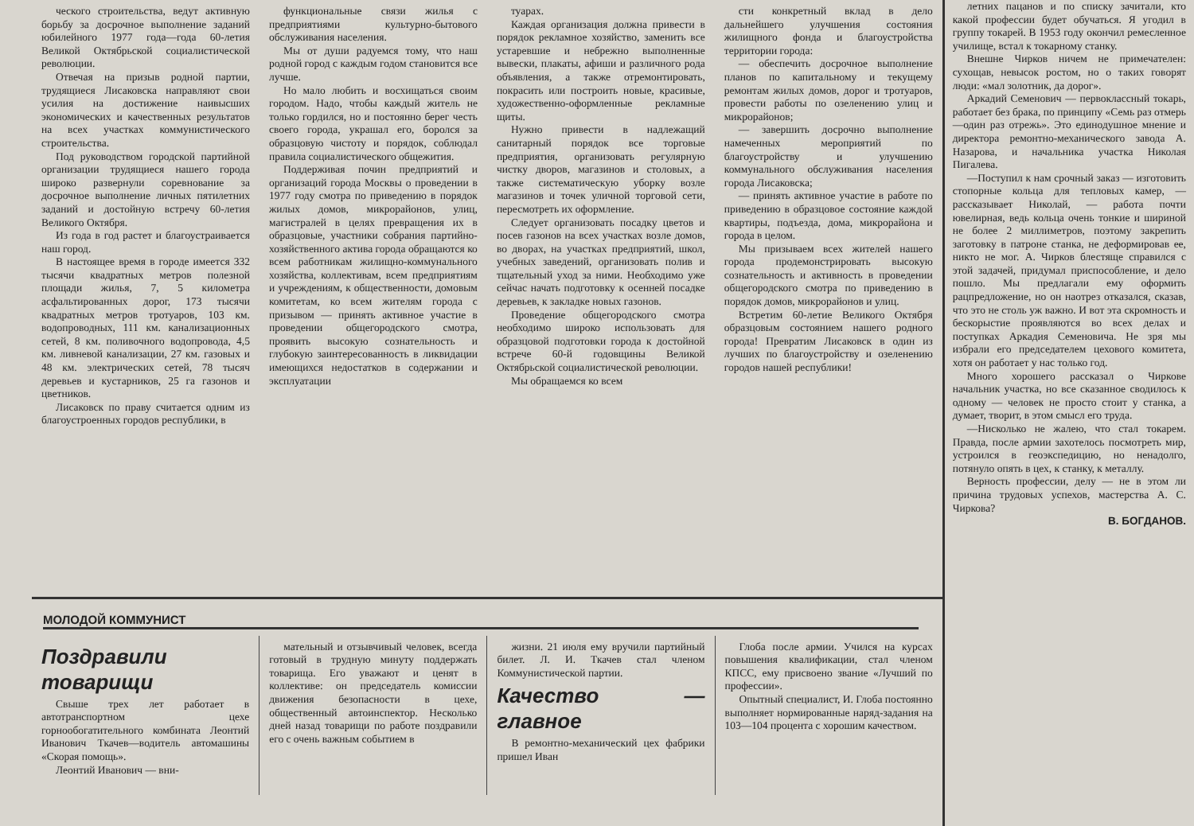ческого строительства, ведут активную борьбу за досрочное выполнение заданий юбилейного 1977 года—года 60-летия Великой Октябрьской социалистической революции.
Отвечая на призыв родной партии, трудящиеся Лисаковска направляют свои усилия на достижение наивысших экономических и качественных результатов на всех участках коммунистического строительства.
Под руководством городской партийной организации трудящиеся нашего города широко развернули соревнование за досрочное выполнение личных пятилетних заданий и достойную встречу 60-летия Великого Октября.
Из года в год растет и благоустраивается наш город.
В настоящее время в городе имеется 332 тысячи квадратных метров полезной площади жилья, 7, 5 километра асфальтированных дорог, 173 тысячи квадратных метров тротуаров, 103 км. водопроводных, 111 км. канализационных сетей, 8 км. поливочного водопровода, 4,5 км. ливневой канализации, 27 км. газовых и 48 км. электрических сетей, 78 тысяч деревьев и кустарников, 25 га газонов и цветников.
Лисаковск по праву считается одним из благоустроенных городов республики, в
функциональные связи жилья с предприятиями культурно-бытового обслуживания населения.
Мы от души радуемся тому, что наш родной город с каждым годом становится все лучше.
Но мало любить и восхищаться своим городом. Надо, чтобы каждый житель не только гордился, но и постоянно берег честь своего города, украшал его, боролся за образцовую чистоту и порядок, соблюдал правила социалистического общежития.
Поддерживая почин предприятий и организаций города Москвы о проведении в 1977 году смотра по приведению в порядок жилых домов, микрорайонов, улиц, магистралей в целях превращения их в образцовые, участники собрания партийно-хозяйственного актива города обращаются ко всем работникам жилищно-коммунального хозяйства, коллективам, всем предприятиям и учреждениям, к общественности, домовым комитетам, ко всем жителям города с призывом — принять активное участие в проведении общегородского смотра, проявить высокую сознательность и глубокую заинтересованность в ликвидации имеющихся недостатков в содержании и эксплуатации
туарах.
Каждая организация должна привести в порядок рекламное хозяйство, заменить все устаревшие и небрежно выполненные вывески, плакаты, афиши и различного рода объявления, а также отремонтировать, покрасить или построить новые, красивые, художественно-оформленные рекламные щиты.
Нужно привести в надлежащий санитарный порядок все торговые предприятия, организовать регулярную чистку дворов, магазинов и столовых, а также систематическую уборку возле магазинов и точек уличной торговой сети, пересмотреть их оформление.
Следует организовать посадку цветов и посев газонов на всех участках возле домов, во дворах, на участках предприятий, школ, учебных заведений, организовать полив и тщательный уход за ними. Необходимо уже сейчас начать подготовку к осенней посадке деревьев, к закладке новых газонов.
Проведение общегородского смотра необходимо широко использовать для образцовой подготовки города к достойной встрече 60-й годовщины Великой Октябрьской социалистической революции.
Мы обращаемся ко всем
сти конкретный вклад в дело дальнейшего улучшения состояния жилищного фонда и благоустройства территории города:
— обеспечить досрочное выполнение планов по капитальному и текущему ремонтам жилых домов, дорог и тротуаров, провести работы по озеленению улиц и микрорайонов;
— завершить досрочно выполнение намеченных мероприятий по благоустройству и улучшению коммунального обслуживания населения города Лисаковска;
— принять активное участие в работе по приведению в образцовое состояние каждой квартиры, подъезда, дома, микрорайона и города в целом.
Мы призываем всех жителей нашего города продемонстрировать высокую сознательность и активность в проведении общегородского смотра по приведению в порядок домов, микрорайонов и улиц.
Встретим 60-летие Великого Октября образцовым состоянием нашего родного города! Превратим Лисаковск в один из лучших по благоустройству и озеленению городов нашей республики!
МОЛОДОЙ КОММУНИСТ
Поздравили товарищи
Свыше трех лет работает в автотранспортном цехе горнообогатительного комбината Леонтий Иванович Ткачев—водитель автомашины «Скорая помощь».
Леонтий Иванович — вни-
мательный и отзывчивый человек, всегда готовый в трудную минуту поддержать товарища. Его уважают и ценят в коллективе: он председатель комиссии движения безопасности в цехе, общественный автоинспектор. Несколько дней назад товарищи по работе поздравили его с очень важным событием в
жизни. 21 июля ему вручили партийный билет. Л. И. Ткачев стал членом Коммунистической партии.
Качество — главное
В ремонтно-механический цех фабрики пришел Иван
Глоба после армии. Учился на курсах повышения квалификации, стал членом КПСС, ему присвоено звание «Лучший по профессии».
Опытный специалист, И. Глоба постоянно выполняет нормированные наряд-задания на 103—104 процента с хорошим качеством.
летних пацанов и по списку зачитали, кто какой профессии будет обучаться. Я угодил в группу токарей. В 1953 году окончил ремесленное училище, встал к токарному станку.
Внешне Чирков ничем не примечателен: сухощав, невысок ростом, но о таких говорят люди: «мал золотник, да дорог».
Аркадий Семенович — первоклассный токарь, работает без брака, по принципу «Семь раз отмерь—один раз отрежь». Это единодушное мнение и директора ремонтно-механического завода А. Назарова, и начальника участка Николая Пигалева.
—Поступил к нам срочный заказ — изготовить стопорные кольца для тепловых камер, — рассказывает Николай, — работа почти ювелирная, ведь кольца очень тонкие и шириной не более 2 миллиметров, поэтому закрепить заготовку в патроне станка, не деформировав ее, никто не мог. А. Чирков блестяще справился с этой задачей, придумал приспособление, и дело пошло. Мы предлагали ему оформить рацпредложение, но он наотрез отказался, сказав, что это не столь уж важно. И вот эта скромность и бескорыстие проявляются во всех делах и поступках Аркадия Семеновича. Не зря мы избрали его председателем цехового комитета, хотя он работает у нас только год.
Много хорошего рассказал о Чиркове начальник участка, но все сказанное сводилось к одному — человек не просто стоит у станка, а думает, творит, в этом смысл его труда.
—Нисколько не жалею, что стал токарем. Правда, после армии захотелось посмотреть мир, устроился в геоэкспедицию, но ненадолго, потянуло опять в цех, к станку, к металлу.
Верность профессии, делу — не в этом ли причина трудовых успехов, мастерства А. С. Чиркова?
В. БОГДАНОВ.